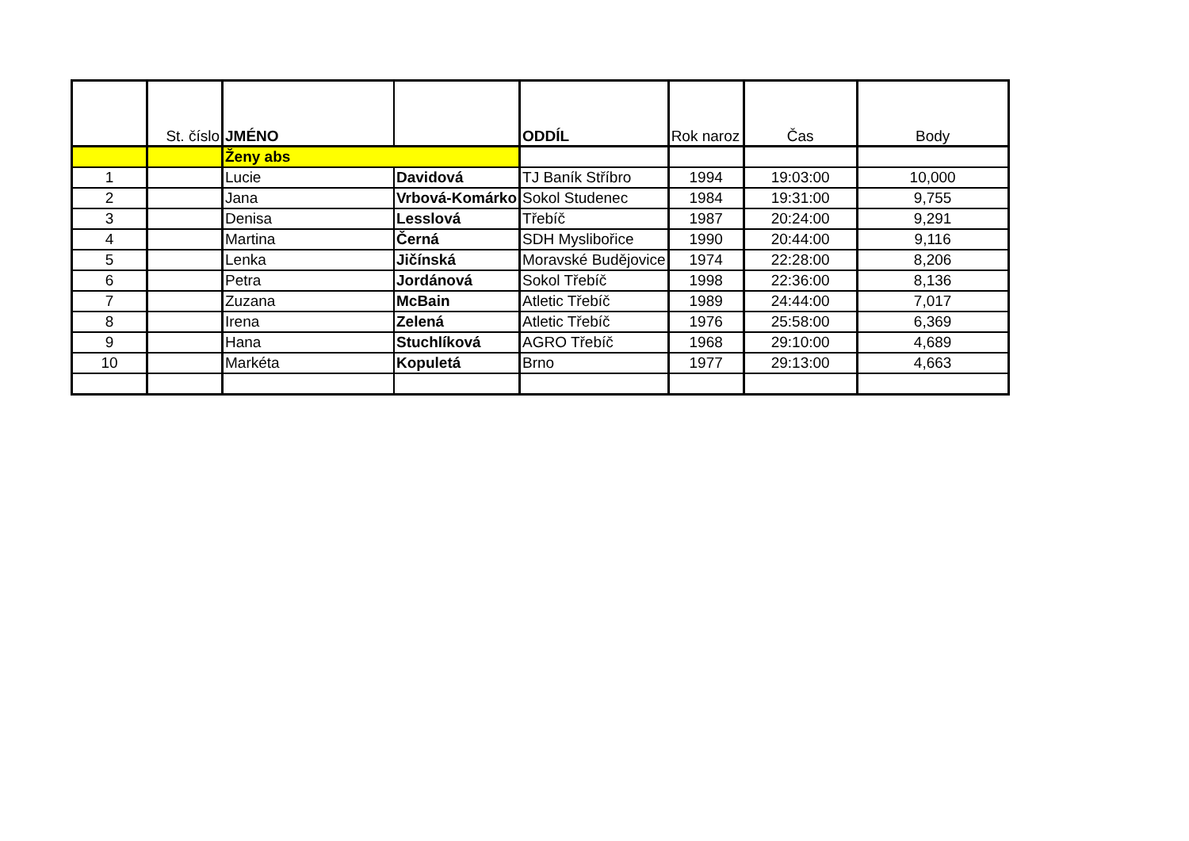| | St. číslo | JMÉNO | | ODDÍL | Rok naroz | Čas | Body |
| --- | --- | --- | --- | --- | --- | --- | --- |
| | | Ženy abs | | | | | |
| 1 | | Lucie | Davidová | TJ Baník Stříbro | 1994 | 19:03:00 | 10,000 |
| 2 | | Jana | Vrbová-Komárko | Sokol Studenec | 1984 | 19:31:00 | 9,755 |
| 3 | | Denisa | Lesslová | Třebíč | 1987 | 20:24:00 | 9,291 |
| 4 | | Martina | Černá | SDH Myslibořice | 1990 | 20:44:00 | 9,116 |
| 5 | | Lenka | Jičínská | Moravské Budějovice | 1974 | 22:28:00 | 8,206 |
| 6 | | Petra | Jordánová | Sokol Třebíč | 1998 | 22:36:00 | 8,136 |
| 7 | | Zuzana | McBain | Atletic Třebíč | 1989 | 24:44:00 | 7,017 |
| 8 | | Irena | Zelená | Atletic Třebíč | 1976 | 25:58:00 | 6,369 |
| 9 | | Hana | Stuchlíková | AGRO Třebíč | 1968 | 29:10:00 | 4,689 |
| 10 | | Markéta | Kopuletá | Brno | 1977 | 29:13:00 | 4,663 |